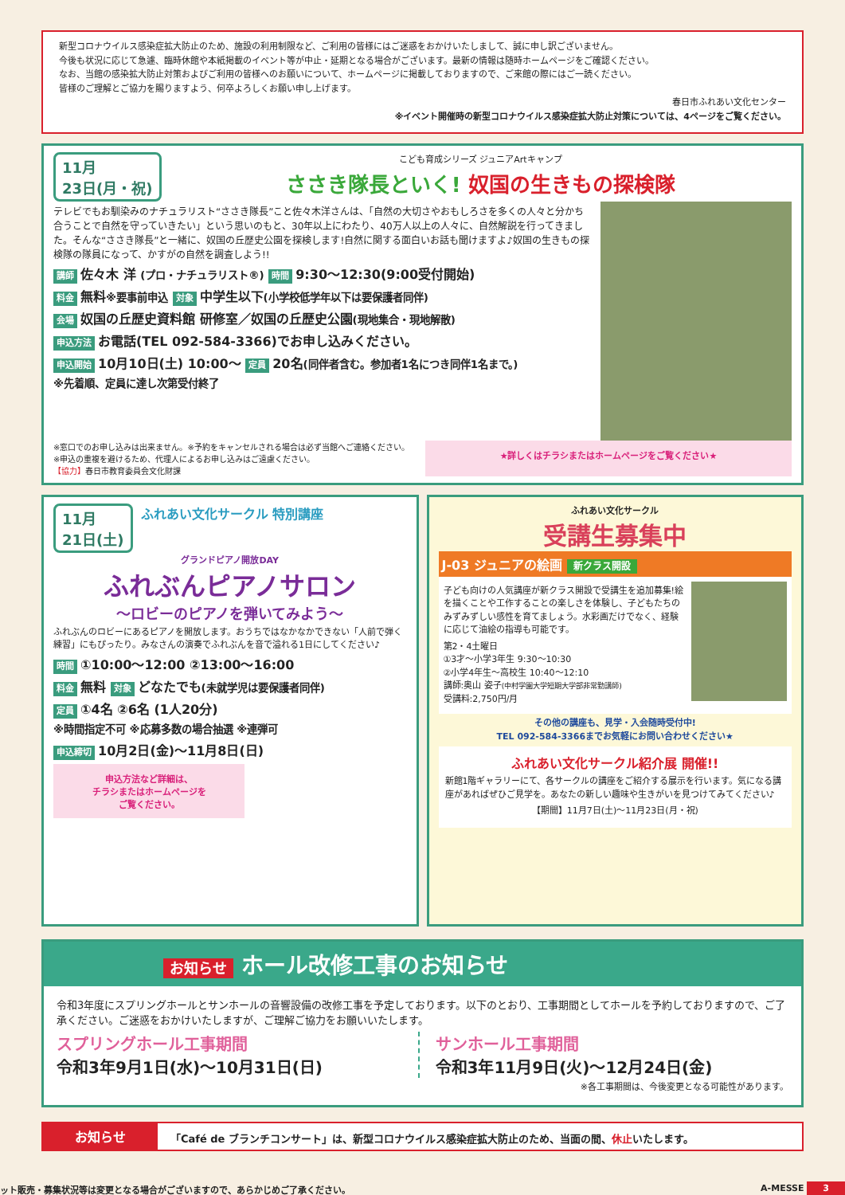新型コロナウイルス感染症拡大防止のため、施設の利用制限など、ご利用の皆様にはご迷惑をおかけいたしまして、誠に申し訳ございません。
今後も状況に応じて急遽、臨時休館や本紙掲載のイベント等が中止・延期となる場合がございます。最新の情報は随時ホームページをご確認ください。
なお、当館の感染拡大防止対策およびご利用の皆様へのお願いについて、ホームページに掲載しておりますので、ご来館の際にはご一読ください。
皆様のご理解とご協力を賜りますよう、何卒よろしくお願い申し上げます。
春日市ふれあい文化センター
※イベント開催時の新型コロナウイルス感染症拡大防止対策については、4ページをご覧ください。
11月
23日(月・祝)
こども育成シリーズ ジュニアArtキャンプ
ささき隊長といく! 奴国の生きもの探検隊
テレビでもお馴染みのナチュラリスト“ささき隊長”こと佐々木洋さんは、「自然の大切さやおもしろさを多くの人々と分かち合うことで自然を守っていきたい」という思いのもと、30年以上にわたり、40万人以上の人々に、自然解説を行ってきました。そんな“ささき隊長”と一緒に、奴国の丘歴史公園を探検します!自然に関する面白いお話も聞けますよ♪奴国の生きもの探検隊の隊員になって、かすがの自然を調査しよう!!
講師 佐々木 洋 (プロ・ナチュラリスト®) 時間 9:30〜12:30(9:00受付開始)
料金 無料※要事前申込 対象 中学生以下(小学校低学年以下は要保護者同伴)
会場 奴国の丘歴史資料館 研修室／奴国の丘歴史公園(現地集合・現地解散)
申込方法 お電話(TEL 092-584-3366)でお申し込みください。
申込開始 10月10日(土) 10:00〜 定員 20名(同伴者含む。参加者1名につき同伴1名まで。)
※先着順、定員に達し次第受付終了
※窓口でのお申し込みは出来ません。※予約をキャンセルされる場合は必ず当館へご連絡ください。
※申込の重複を避けるため、代理人によるお申し込みはご遠慮ください。
【協力】春日市教育委員会文化財課
★詳しくはチラシまたはホームページをご覧ください★
11月
21日(土)
ふれあい文化サークル 特別講座
グランドピアノ開放DAY
ふれぶんピアノサロン
〜ロビーのピアノを弾いてみよう〜
ふれぶんのロビーにあるピアノを開放します。おうちではなかなかできない「人前で弾く練習」にもぴったり。みなさんの演奏でふれぶんを音で溢れる1日にしてください♪
時間 ①10:00〜12:00 ②13:00〜16:00
料金 無料 対象 どなたでも(未就学児は要保護者同伴)
定員 ①4名 ②6名 (1人20分)
※時間指定不可 ※応募多数の場合抽選 ※連弾可
申込締切 10月2日(金)〜11月8日(日)
申込方法など詳細は、
チラシまたはホームページを
ご覧ください。
ふれあい文化サークル
受講生募集中
J-03 ジュニアの絵画 新クラス開設
子ども向けの人気講座が新クラス開設で受講生を追加募集!絵を描くことや工作することの楽しさを体験し、子どもたちのみずみずしい感性を育てましょう。水彩画だけでなく、経験に応じて油絵の指導も可能です。
第2・4土曜日
①3才〜小学3年生 9:30〜10:30
②小学4年生〜高校生 10:40〜12:10
講師:奥山 姿子(中村学園大学短期大学部非常勤講師)
受講料:2,750円/月
その他の講座も、見学・入会随時受付中!
TEL 092-584-3366までお気軽にお問い合わせください★
ふれあい文化サークル紹介展 開催!!
新館1階ギャラリーにて、各サークルの講座をご紹介する展示を行います。気になる講座があればぜひご見学を。あなたの新しい趣味や生きがいを見つけてみてください♪
【期間】11月7日(土)〜11月23日(月・祝)
お知らせ ホール改修工事のお知らせ
令和3年度にスプリングホールとサンホールの音響設備の改修工事を予定しております。以下のとおり、工事期間としてホールを予約しておりますので、ご了承ください。ご迷惑をおかけいたしますが、ご理解ご協力をお願いいたします。
スプリングホール工事期間
令和3年9月1日(水)〜10月31日(日)
サンホール工事期間
令和3年11月9日(火)〜12月24日(金)
※各工事期間は、今後変更となる可能性があります。
お知らせ
「Café de ブランチコンサート」は、新型コロナウイルス感染症拡大防止のため、当面の間、休止いたします。
ット販売・募集状況等は変更となる場合がございますので、あらかじめご了承ください。 A-MESSE 3